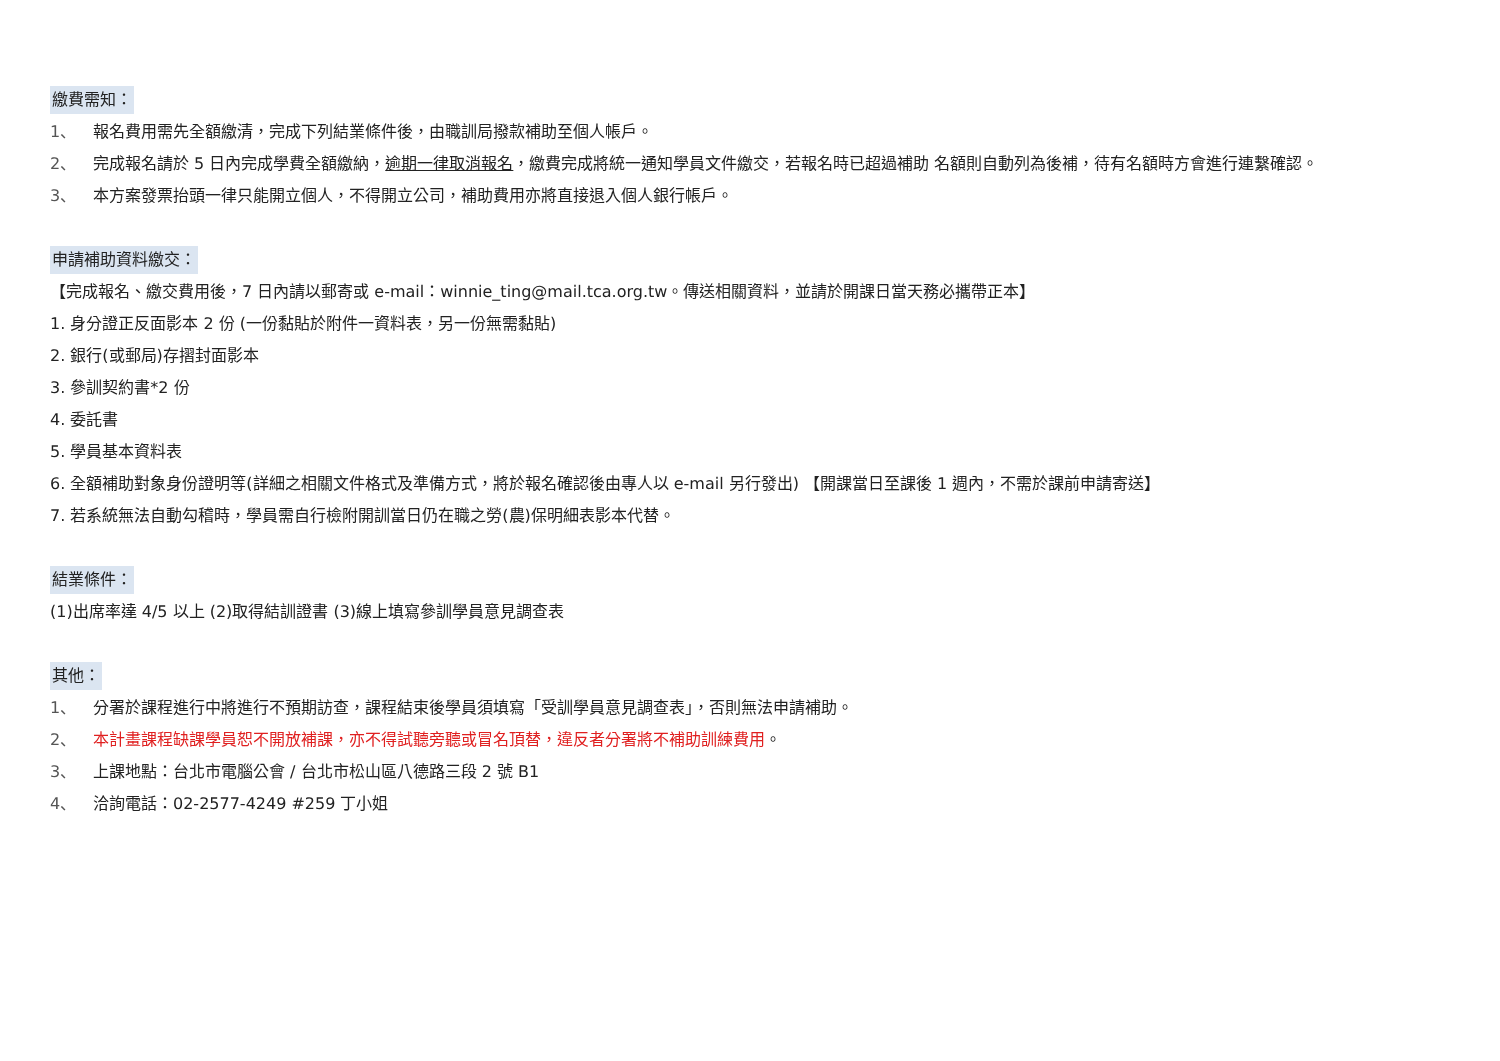繳費需知：
1、 報名費用需先全額繳清，完成下列結業條件後，由職訓局撥款補助至個人帳戶。
2、 完成報名請於 5 日內完成學費全額繳納，逾期一律取消報名，繳費完成將統一通知學員文件繳交，若報名時已超過補助 名額則自動列為後補，待有名額時方會進行連繫確認。
3、 本方案發票抬頭一律只能開立個人，不得開立公司，補助費用亦將直接退入個人銀行帳戶。
申請補助資料繳交：
【完成報名、繳交費用後，7 日內請以郵寄或 e-mail：winnie_ting@mail.tca.org.tw。傳送相關資料，並請於開課日當天務必攜帶正本】
1. 身分證正反面影本 2 份 (一份黏貼於附件一資料表，另一份無需黏貼)
2. 銀行(或郵局)存摺封面影本
3. 參訓契約書*2 份
4. 委託書
5. 學員基本資料表
6. 全額補助對象身份證明等(詳細之相關文件格式及準備方式，將於報名確認後由專人以 e-mail 另行發出) 【開課當日至課後 1 週內，不需於課前申請寄送】
7. 若系統無法自動勾稽時，學員需自行檢附開訓當日仍在職之勞(農)保明細表影本代替。
結業條件：
(1)出席率達 4/5 以上 (2)取得結訓證書 (3)線上填寫參訓學員意見調查表
其他：
1、 分署於課程進行中將進行不預期訪查，課程結束後學員須填寫「受訓學員意見調查表」，否則無法申請補助。
2、 本計畫課程缺課學員恕不開放補課，亦不得試聽旁聽或冒名頂替，違反者分署將不補助訓練費用。
3、 上課地點：台北市電腦公會 / 台北市松山區八德路三段 2 號 B1
4、 洽詢電話：02-2577-4249 #259 丁小姐